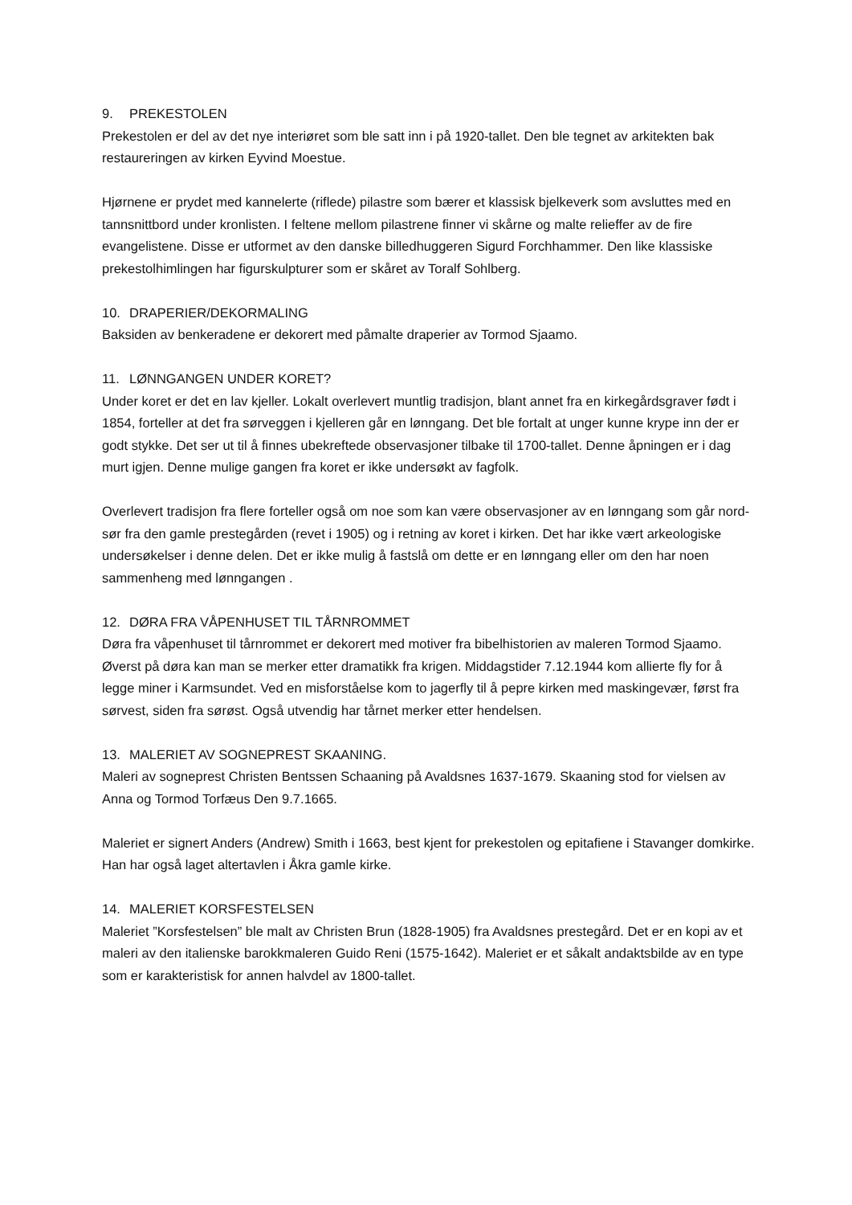9. PREKESTOLEN
Prekestolen er del av det nye interiøret som ble satt inn i på 1920-tallet. Den ble tegnet av arkitekten bak restaureringen av kirken Eyvind Moestue.
Hjørnene er prydet med kannelerte (riflede) pilastre som bærer et klassisk bjelkeverk som avsluttes med en tannsnittbord under kronlisten. I feltene mellom pilastrene finner vi skårne og malte relieffer av de fire evangelistene. Disse er utformet av den danske billedhuggeren Sigurd Forchhammer. Den like klassiske prekestolhimlingen har figurskulpturer som er skåret av Toralf Sohlberg.
10. DRAPERIER/DEKORMALING
Baksiden av benkeradene er dekorert med påmalte draperier av Tormod Sjaamo.
11. LØNNGANGEN UNDER KORET?
Under koret er det en lav kjeller. Lokalt overlevert muntlig tradisjon, blant annet fra en kirkegårdsgraver født i 1854, forteller at det fra sørveggen i kjelleren går en lønngang. Det ble fortalt at unger kunne krype inn der er godt stykke. Det ser ut til å finnes ubekreftede observasjoner tilbake til 1700-tallet. Denne åpningen er i dag murt igjen. Denne mulige gangen fra koret er ikke undersøkt av fagfolk.
Overlevert tradisjon fra flere forteller også om noe som kan være observasjoner av en lønngang som går nord- sør fra den gamle prestegården (revet i 1905) og i retning av koret i kirken. Det har ikke vært arkeologiske undersøkelser i denne delen. Det er ikke mulig å fastslå om dette er en lønngang eller om den har noen sammenheng med lønngangen .
12. DØRA FRA VÅPENHUSET TIL TÅRNROMMET
Døra fra våpenhuset til tårnrommet er dekorert med motiver fra bibelhistorien av maleren Tormod Sjaamo. Øverst på døra kan man se merker etter dramatikk fra krigen. Middagstider 7.12.1944 kom allierte fly for å legge miner i Karmsundet. Ved en misforståelse kom to jagerfly til å pepre kirken med maskingevær, først fra sørvest, siden fra sørøst. Også utvendig har tårnet merker etter hendelsen.
13. MALERIET AV SOGNEPREST SKAANING.
Maleri av sogneprest Christen Bentssen Schaaning på Avaldsnes 1637-1679. Skaaning stod for vielsen av Anna og Tormod Torfæus Den 9.7.1665.
Maleriet er signert Anders (Andrew) Smith i 1663, best kjent for prekestolen og epitafiene i Stavanger domkirke. Han har også laget altertavlen i Åkra gamle kirke.
14. MALERIET KORSFESTELSEN
Maleriet ”Korsfestelsen” ble malt av Christen Brun (1828-1905) fra Avaldsnes prestegård. Det er en kopi av et maleri av den italienske barokkmaleren Guido Reni (1575-1642). Maleriet er et såkalt andaktsbilde av en type som er karakteristisk for annen halvdel av 1800-tallet.